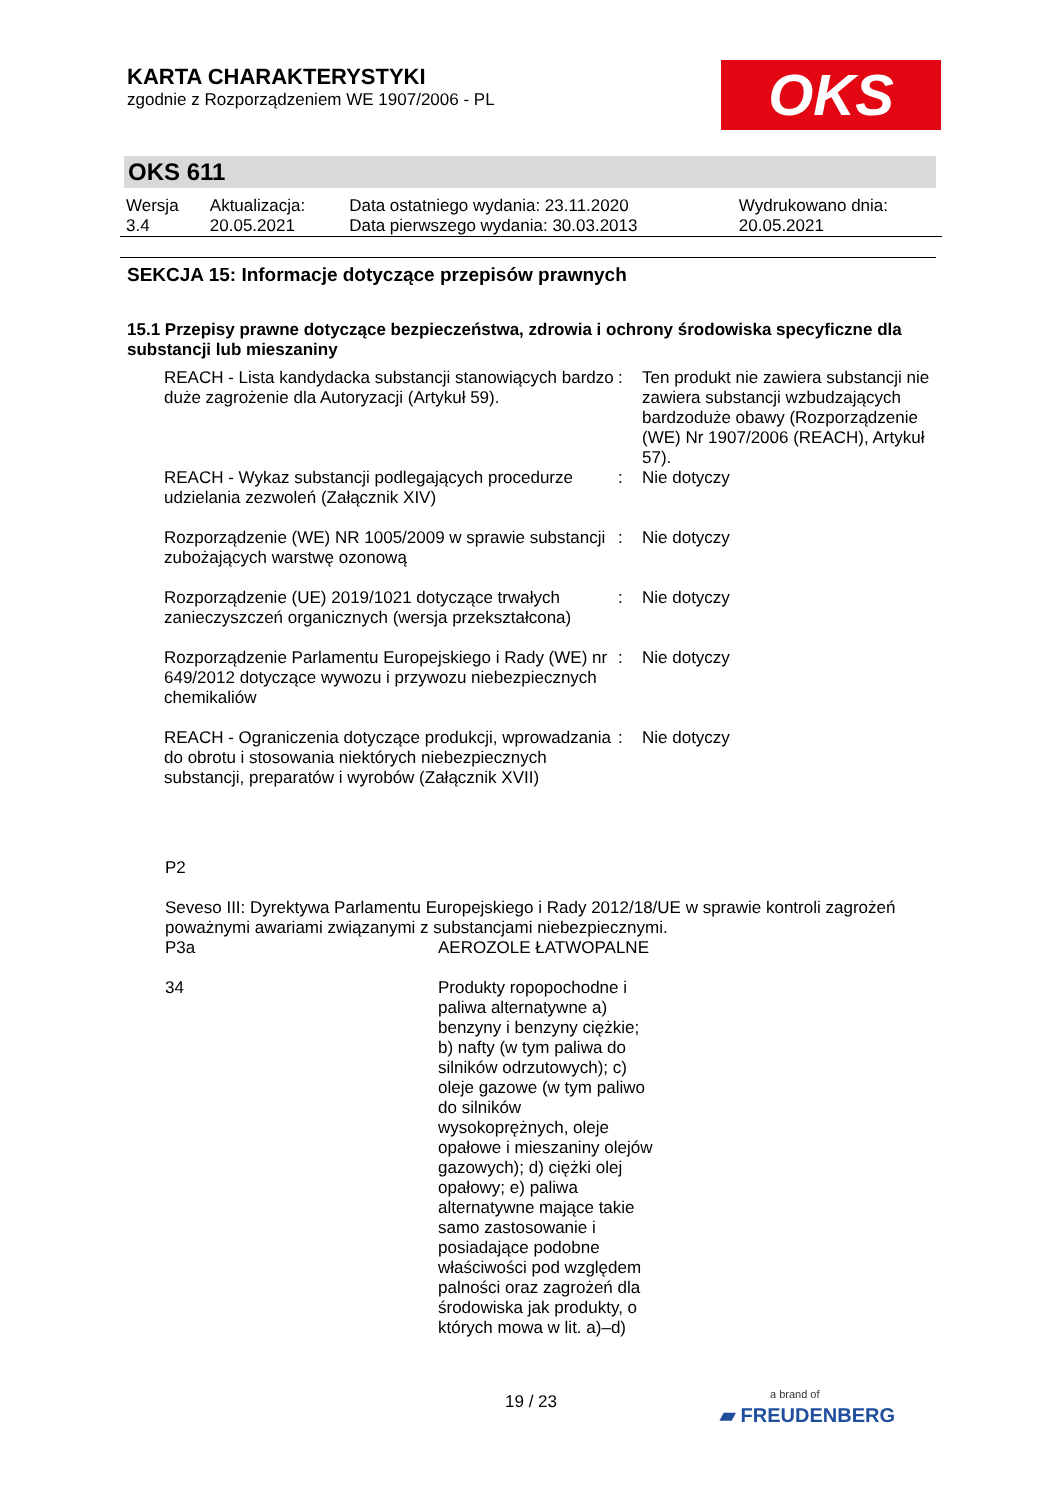KARTA CHARAKTERYSTYKI
zgodnie z Rozporządzeniem WE 1907/2006 - PL
OKS
OKS 611
| Wersja 3.4 | Aktualizacja: 20.05.2021 | Data ostatniego wydania: 23.11.2020 Data pierwszego wydania: 30.03.2013 | Wydrukowano dnia: 20.05.2021 |
SEKCJA 15: Informacje dotyczące przepisów prawnych
15.1 Przepisy prawne dotyczące bezpieczeństwa, zdrowia i ochrony środowiska specyficzne dla substancji lub mieszaniny
| REACH - Lista kandydacka substancji stanowiących bardzo duże zagrożenie dla Autoryzacji (Artykuł 59). | : | Ten produkt nie zawiera substancji nie zawiera substancji wzbudzających bardzoduże obawy (Rozporządzenie (WE) Nr 1907/2006 (REACH), Artykuł 57). |
| REACH - Wykaz substancji podlegających procedurze udzielania zezwoleń (Załącznik XIV) | : | Nie dotyczy |
| Rozporządzenie (WE) NR 1005/2009 w sprawie substancji zubożających warstwę ozonową | : | Nie dotyczy |
| Rozporządzenie (UE) 2019/1021 dotyczące trwałych zanieczyszczeń organicznych (wersja przekształcona) | : | Nie dotyczy |
| Rozporządzenie Parlamentu Europejskiego i Rady (WE) nr 649/2012 dotyczące wywozu i przywozu niebezpiecznych chemikaliów | : | Nie dotyczy |
| REACH - Ograniczenia dotyczące produkcji, wprowadzania do obrotu i stosowania niektórych niebezpiecznych substancji, preparatów i wyrobów (Załącznik XVII) | : | Nie dotyczy |
P2
Seveso III: Dyrektywa Parlamentu Europejskiego i Rady 2012/18/UE w sprawie kontroli zagrożeń poważnymi awariami związanymi z substancjami niebezpiecznymi.
| P3a | AEROZOLE ŁATWOPALNE |
| 34 | Produkty ropopochodne i paliwa alternatywne a) benzyny i benzyny ciężkie; b) nafty (w tym paliwa do silników odrzutowych); c) oleje gazowe (w tym paliwo do silników wysokoprężnych, oleje opałowe i mieszaniny olejów gazowych); d) ciężki olej opałowy; e) paliwa alternatywne mające takie samo zastosowanie i posiadające podobne właściwości pod względem palności oraz zagrożeń dla środowiska jak produkty, o których mowa w lit. a)–d) |
19 / 23
a brand of
▰ FREUDENBERG